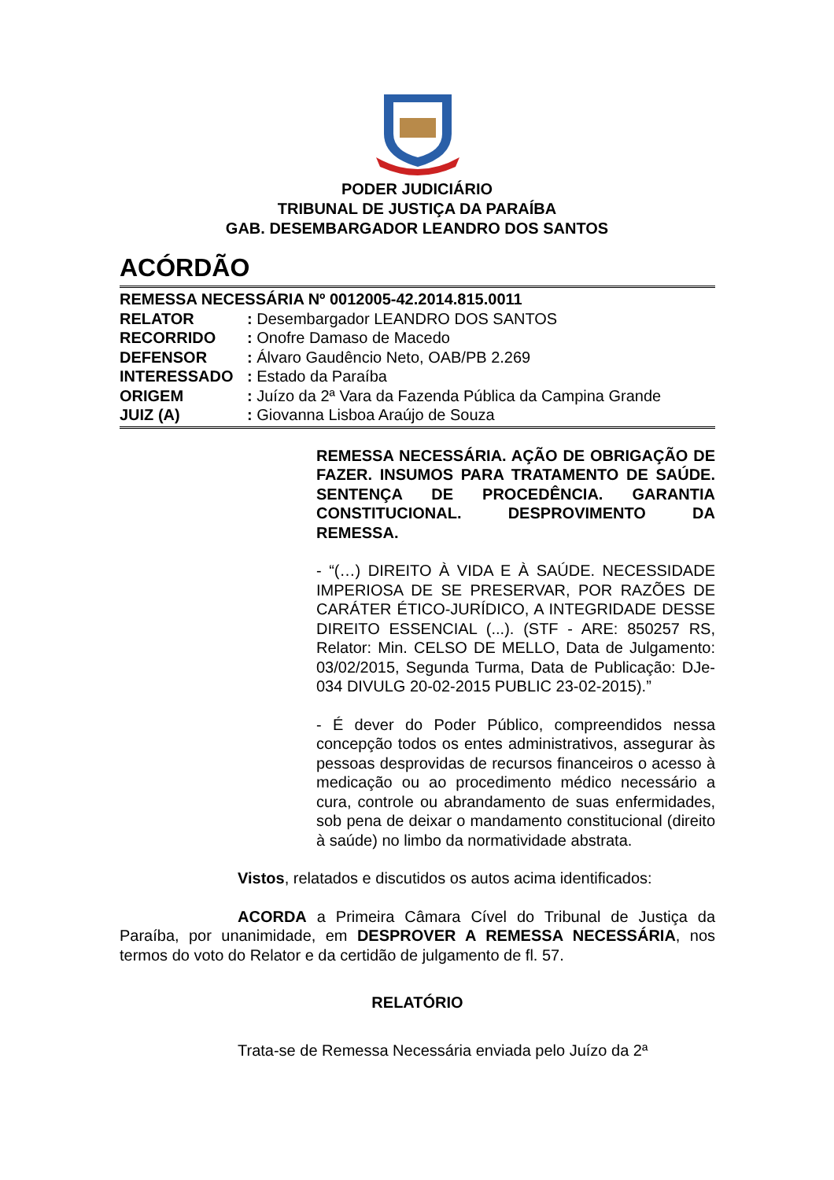PODER JUDICIÁRIO
TRIBUNAL DE JUSTIÇA DA PARAÍBA
GAB. DESEMBARGADOR LEANDRO DOS SANTOS
ACÓRDÃO
REMESSA NECESSÁRIA Nº 0012005-42.2014.815.0011
RELATOR: Desembargador LEANDRO DOS SANTOS
RECORRIDO: Onofre Damaso de Macedo
DEFENSOR: Álvaro Gaudêncio Neto, OAB/PB 2.269
INTERESSADO: Estado da Paraíba
ORIGEM: Juízo da 2ª Vara da Fazenda Pública da Campina Grande
JUIZ (A): Giovanna Lisboa Araújo de Souza
REMESSA NECESSÁRIA. AÇÃO DE OBRIGAÇÃO DE FAZER. INSUMOS PARA TRATAMENTO DE SAÚDE. SENTENÇA DE PROCEDÊNCIA. GARANTIA CONSTITUCIONAL. DESPROVIMENTO DA REMESSA.
- “(…) DIREITO À VIDA E À SAÚDE. NECESSIDADE IMPERIOSA DE SE PRESERVAR, POR RAZÕES DE CARÁTER ÉTICO-JURÍDICO, A INTEGRIDADE DESSE DIREITO ESSENCIAL (...). (STF - ARE: 850257 RS, Relator: Min. CELSO DE MELLO, Data de Julgamento: 03/02/2015, Segunda Turma, Data de Publicação: DJe-034 DIVULG 20-02-2015 PUBLIC 23-02-2015).”
- É dever do Poder Público, compreendidos nessa concepção todos os entes administrativos, assegurar às pessoas desprovidas de recursos financeiros o acesso à medicação ou ao procedimento médico necessário a cura, controle ou abrandamento de suas enfermidades, sob pena de deixar o mandamento constitucional (direito à saúde) no limbo da normatividade abstrata.
Vistos, relatados e discutidos os autos acima identificados:
ACORDA a Primeira Câmara Cível do Tribunal de Justiça da Paraíba, por unanimidade, em DESPROVER A REMESSA NECESSÁRIA, nos termos do voto do Relator e da certidão de julgamento de fl. 57.
RELATÓRIO
Trata-se de Remessa Necessária enviada pelo Juízo da 2ª